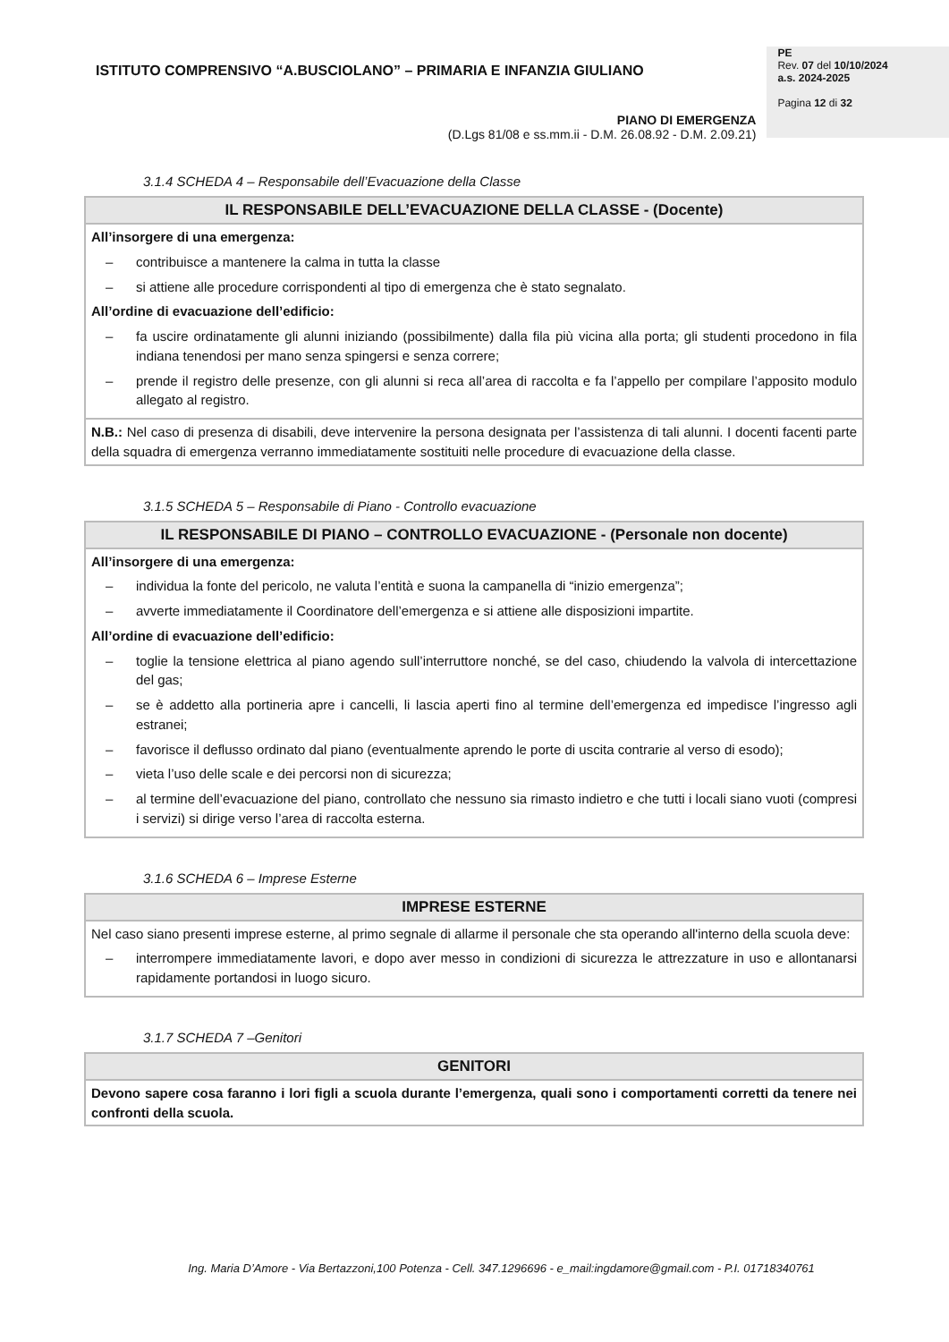ISTITUTO COMPRENSIVO “A.BUSCIOLANO” – PRIMARIA E INFANZIA GIULIANO
PIANO DI EMERGENZA
(D.Lgs 81/08 e ss.mm.ii - D.M. 26.08.92 - D.M. 2.09.21)
PE
Rev. 07 del 10/10/2024
a.s. 2024-2025
Pagina 12 di 32
3.1.4 SCHEDA 4 – Responsabile dell’Evacuazione della Classe
| IL RESPONSABILE DELL’EVACUAZIONE DELLA CLASSE - (Docente) |
| --- |
| All’insorgere di una emergenza: – contribuisce a mantenere la calma in tutta la classe – si attiene alle procedure corrispondenti al tipo di emergenza che è stato segnalato. All’ordine di evacuazione dell’edificio: – fa uscire ordinatamente gli alunni iniziando (possibilmente) dalla fila più vicina alla porta; gli studenti procedono in fila indiana tenendosi per mano senza spingersi e senza correre; – prende il registro delle presenze, con gli alunni si reca all’area di raccolta e fa l’appello per compilare l’apposito modulo allegato al registro. |
| N.B.: Nel caso di presenza di disabili, deve intervenire la persona designata per l’assistenza di tali alunni. I docenti facenti parte della squadra di emergenza verranno immediatamente sostituiti nelle procedure di evacuazione della classe. |
3.1.5 SCHEDA 5 – Responsabile di Piano - Controllo evacuazione
| IL RESPONSABILE DI PIANO – CONTROLLO EVACUAZIONE - (Personale non docente) |
| --- |
| All’insorgere di una emergenza: – individua la fonte del pericolo, ne valuta l’entità e suona la campanella di “inizio emergenza”; – avverte immediatamente il Coordinatore dell’emergenza e si attiene alle disposizioni impartite. All’ordine di evacuazione dell’edificio: – toglie la tensione elettrica al piano agendo sull’interruttore nonché, se del caso, chiudendo la valvola di intercettazione del gas; – se è addetto alla portineria apre i cancelli, li lascia aperti fino al termine dell’emergenza ed impedisce l’ingresso agli estranei; – favorisce il deflusso ordinato dal piano (eventualmente aprendo le porte di uscita contrarie al verso di esodo); – vieta l’uso delle scale e dei percorsi non di sicurezza; – al termine dell’evacuazione del piano, controllato che nessuno sia rimasto indietro e che tutti i locali siano vuoti (compresi i servizi) si dirige verso l’area di raccolta esterna. |
3.1.6 SCHEDA 6 – Imprese Esterne
| IMPRESE ESTERNE |
| --- |
| Nel caso siano presenti imprese esterne, al primo segnale di allarme il personale che sta operando all'interno della scuola deve: – interrompere immediatamente lavori, e dopo aver messo in condizioni di sicurezza le attrezzature in uso e allontanarsi rapidamente portandosi in luogo sicuro. |
3.1.7 SCHEDA 7 –Genitori
| GENITORI |
| --- |
| Devono sapere cosa faranno i lori figli a scuola durante l’emergenza, quali sono i comportamenti corretti da tenere nei confronti della scuola. |
Ing. Maria D’Amore - Via Bertazzoni,100 Potenza - Cell. 347.1296696 - e_mail:ingdamore@gmail.com - P.I. 01718340761